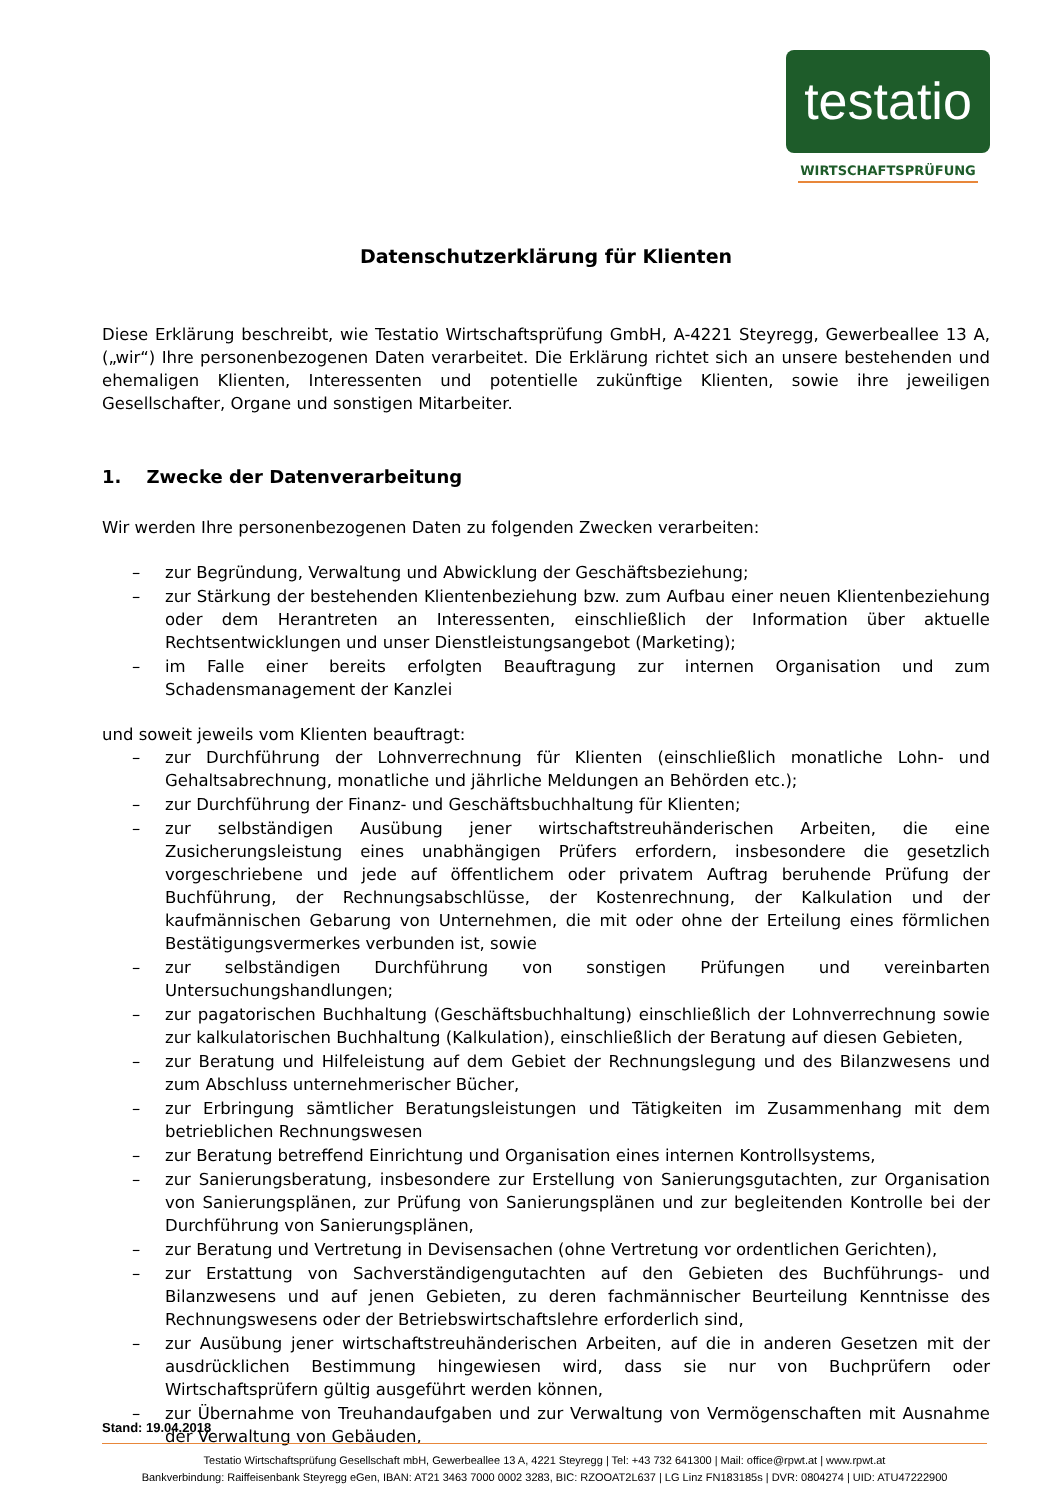testatio
WIRTSCHAFTSPRÜFUNG
Datenschutzerklärung für Klienten
Diese Erklärung beschreibt, wie Testatio Wirtschaftsprüfung GmbH, A-4221 Steyregg, Gewerbeallee 13 A, („wir“) Ihre personenbezogenen Daten verarbeitet. Die Erklärung richtet sich an unsere bestehenden und ehemaligen Klienten, Interessenten und potentielle zukünftige Klienten, sowie ihre jeweiligen Gesellschafter, Organe und sonstigen Mitarbeiter.
1. Zwecke der Datenverarbeitung
Wir werden Ihre personenbezogenen Daten zu folgenden Zwecken verarbeiten:
– zur Begründung, Verwaltung und Abwicklung der Geschäftsbeziehung;
– zur Stärkung der bestehenden Klientenbeziehung bzw. zum Aufbau einer neuen Klientenbeziehung oder dem Herantreten an Interessenten, einschließlich der Information über aktuelle Rechtsentwicklungen und unser Dienstleistungsangebot (Marketing);
– im Falle einer bereits erfolgten Beauftragung zur internen Organisation und zum Schadensmanagement der Kanzlei
und soweit jeweils vom Klienten beauftragt:
– zur Durchführung der Lohnverrechnung für Klienten (einschließlich monatliche Lohn- und Gehaltsabrechnung, monatliche und jährliche Meldungen an Behörden etc.);
– zur Durchführung der Finanz- und Geschäftsbuchhaltung für Klienten;
– zur selbständigen Ausübung jener wirtschaftstreuhänderischen Arbeiten, die eine Zusicherungsleistung eines unabhängigen Prüfers erfordern, insbesondere die gesetzlich vorgeschriebene und jede auf öffentlichem oder privatem Auftrag beruhende Prüfung der Buchführung, der Rechnungsabschlüsse, der Kostenrechnung, der Kalkulation und der kaufmännischen Gebarung von Unternehmen, die mit oder ohne der Erteilung eines förmlichen Bestätigungsvermerkes verbunden ist, sowie
– zur selbständigen Durchführung von sonstigen Prüfungen und vereinbarten Untersuchungshandlungen;
– zur pagatorischen Buchhaltung (Geschäftsbuchhaltung) einschließlich der Lohnverrechnung sowie zur kalkulatorischen Buchhaltung (Kalkulation), einschließlich der Beratung auf diesen Gebieten,
– zur Beratung und Hilfeleistung auf dem Gebiet der Rechnungslegung und des Bilanzwesens und zum Abschluss unternehmerischer Bücher,
– zur Erbringung sämtlicher Beratungsleistungen und Tätigkeiten im Zusammenhang mit dem betrieblichen Rechnungswesen
– zur Beratung betreffend Einrichtung und Organisation eines internen Kontrollsystems,
– zur Sanierungsberatung, insbesondere zur Erstellung von Sanierungsgutachten, zur Organisation von Sanierungsplänen, zur Prüfung von Sanierungsplänen und zur begleitenden Kontrolle bei der Durchführung von Sanierungsplänen,
– zur Beratung und Vertretung in Devisensachen (ohne Vertretung vor ordentlichen Gerichten),
– zur Erstattung von Sachverständigengutachten auf den Gebieten des Buchführungs- und Bilanzwesens und auf jenen Gebieten, zu deren fachmännischer Beurteilung Kenntnisse des Rechnungswesens oder der Betriebswirtschaftslehre erforderlich sind,
– zur Ausübung jener wirtschaftstreuhänderischen Arbeiten, auf die in anderen Gesetzen mit der ausdrücklichen Bestimmung hingewiesen wird, dass sie nur von Buchprüfern oder Wirtschaftsprüfern gültig ausgeführt werden können,
– zur Übernahme von Treuhandaufgaben und zur Verwaltung von Vermögenschaften mit Ausnahme der Verwaltung von Gebäuden,
Stand: 19.04.2018
Testatio Wirtschaftsprüfung Gesellschaft mbH, Gewerbeallee 13 A, 4221 Steyregg | Tel: +43 732 641300 | Mail: office@rpwt.at | www.rpwt.at
Bankverbindung: Raiffeisenbank Steyregg eGen, IBAN: AT21 3463 7000 0002 3283, BIC: RZOOAT2L637 | LG Linz FN183185s | DVR: 0804274 | UID: ATU47222900